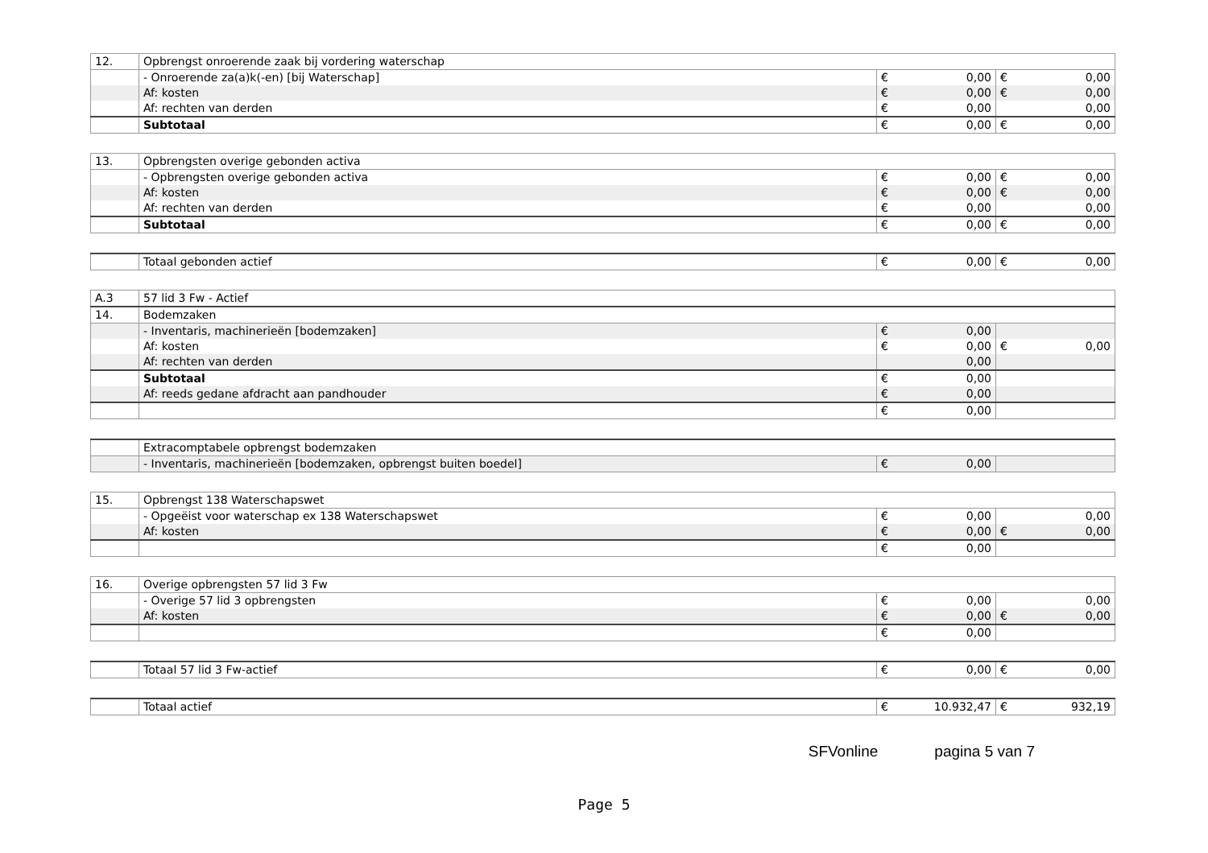| 12. | Opbrengst onroerende zaak bij vordering waterschap | | |
| | - Onroerende za(a)k(-en) [bij Waterschap] | € 0,00 | € 0,00 |
| | Af: kosten | € 0,00 | € 0,00 |
| | Af: rechten van derden | € 0,00 | 0,00 |
| | Subtotaal | € 0,00 | € 0,00 |
| 13. | Opbrengsten overige gebonden activa | | |
| | - Opbrengsten overige gebonden activa | € 0,00 | € 0,00 |
| | Af: kosten | € 0,00 | € 0,00 |
| | Af: rechten van derden | € 0,00 | 0,00 |
| | Subtotaal | € 0,00 | € 0,00 |
| | Totaal gebonden actief | € 0,00 | € 0,00 |
| A.3 | 57 lid 3 Fw - Actief | | |
| 14. | Bodemzaken | | |
| | - Inventaris, machinerieën [bodemzaken] | € 0,00 | |
| | Af: kosten | € 0,00 | € 0,00 |
| | Af: rechten van derden | 0,00 | |
| | Subtotaal | € 0,00 | |
| | Af: reeds gedane afdracht aan pandhouder | € 0,00 | |
| | | € 0,00 | |
| | Extracomptabele opbrengst bodemzaken | | |
| | - Inventaris, machinerieën [bodemzaken, opbrengst buiten boedel] | € 0,00 | |
| 15. | Opbrengst 138 Waterschapswet | | |
| | - Opgeëist voor waterschap ex 138 Waterschapswet | € 0,00 | 0,00 |
| | Af: kosten | € 0,00 | € 0,00 |
| | | € 0,00 | |
| 16. | Overige opbrengsten 57 lid 3 Fw | | |
| | - Overige 57 lid 3 opbrengsten | € 0,00 | 0,00 |
| | Af: kosten | € 0,00 | € 0,00 |
| | | € 0,00 | |
| | Totaal 57 lid 3 Fw-actief | € 0,00 | € 0,00 |
| | Totaal actief | € 10.932,47 | € 932,19 |
SFVonline pagina 5 van 7
Page 5